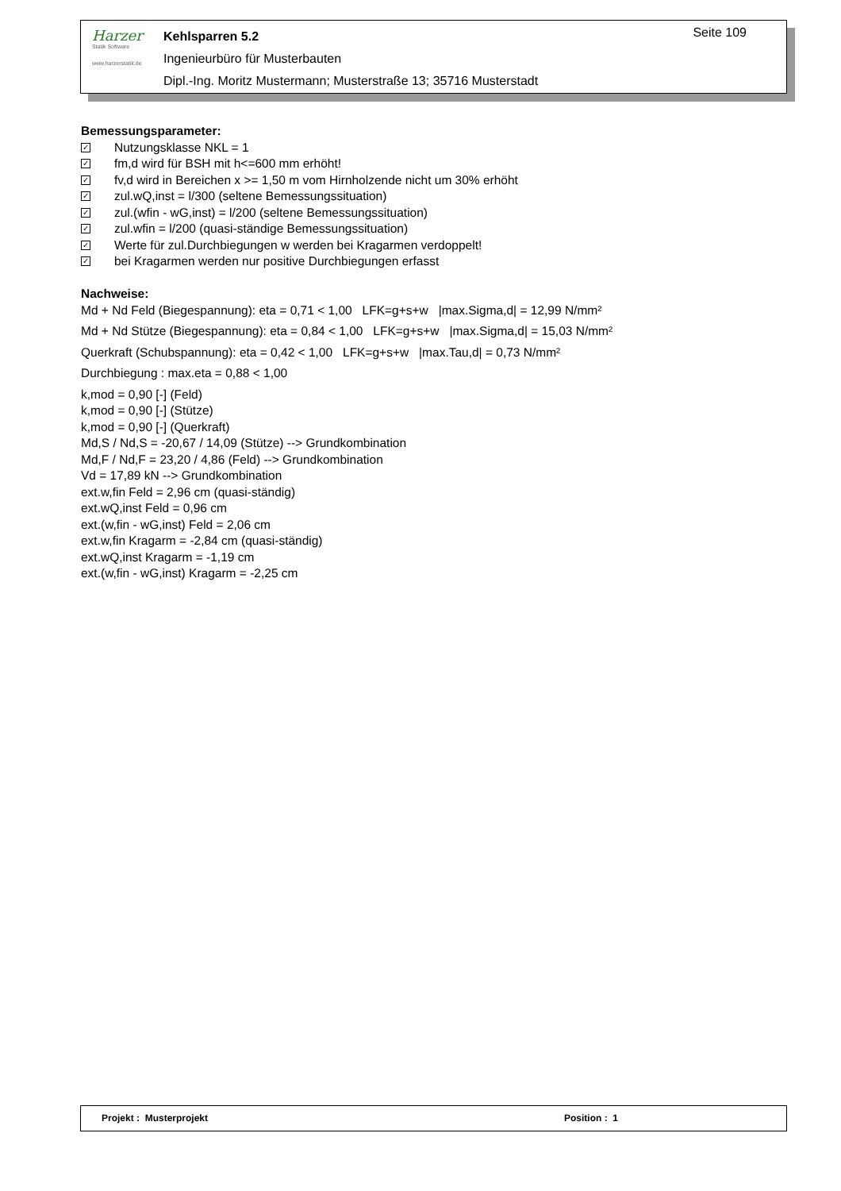Harzer
Statik Software
www.harzerstatik.de
Kehlsparren 5.2
Ingenieurbüro für Musterbauten
Dipl.-Ing. Moritz Mustermann; Musterstraße 13; 35716 Musterstadt
Seite 109
Bemessungsparameter:
✓ Nutzungsklasse NKL = 1
✓ fm,d wird für BSH mit h<=600 mm erhöht!
✓ fv,d wird in Bereichen x >= 1,50 m vom Hirnholzende nicht um 30% erhöht
✓ zul.wQ,inst = l/300 (seltene Bemessungssituation)
✓ zul.(wfin - wG,inst) = l/200 (seltene Bemessungssituation)
✓ zul.wfin = l/200 (quasi-ständige Bemessungssituation)
✓ Werte für zul.Durchbiegungen w werden bei Kragarmen verdoppelt!
✓ bei Kragarmen werden nur positive Durchbiegungen erfasst
Nachweise:
Md + Nd Feld (Biegespannung): eta = 0,71 < 1,00 LFK=g+s+w |max.Sigma,d| = 12,99 N/mm²
Md + Nd Stütze (Biegespannung): eta = 0,84 < 1,00 LFK=g+s+w |max.Sigma,d| = 15,03 N/mm²
Querkraft (Schubspannung): eta = 0,42 < 1,00 LFK=g+s+w |max.Tau,d| = 0,73 N/mm²
Durchbiegung : max.eta = 0,88 < 1,00
k,mod = 0,90 [-] (Feld)
k,mod = 0,90 [-] (Stütze)
k,mod = 0,90 [-] (Querkraft)
Md,S / Nd,S = -20,67 / 14,09 (Stütze) --> Grundkombination
Md,F / Nd,F = 23,20 / 4,86 (Feld) --> Grundkombination
Vd = 17,89 kN --> Grundkombination
ext.w,fin Feld = 2,96 cm (quasi-ständig)
ext.wQ,inst Feld = 0,96 cm
ext.(w,fin - wG,inst) Feld = 2,06 cm
ext.w,fin Kragarm = -2,84 cm (quasi-ständig)
ext.wQ,inst Kragarm = -1,19 cm
ext.(w,fin - wG,inst) Kragarm = -2,25 cm
Projekt : Musterprojekt Position : 1